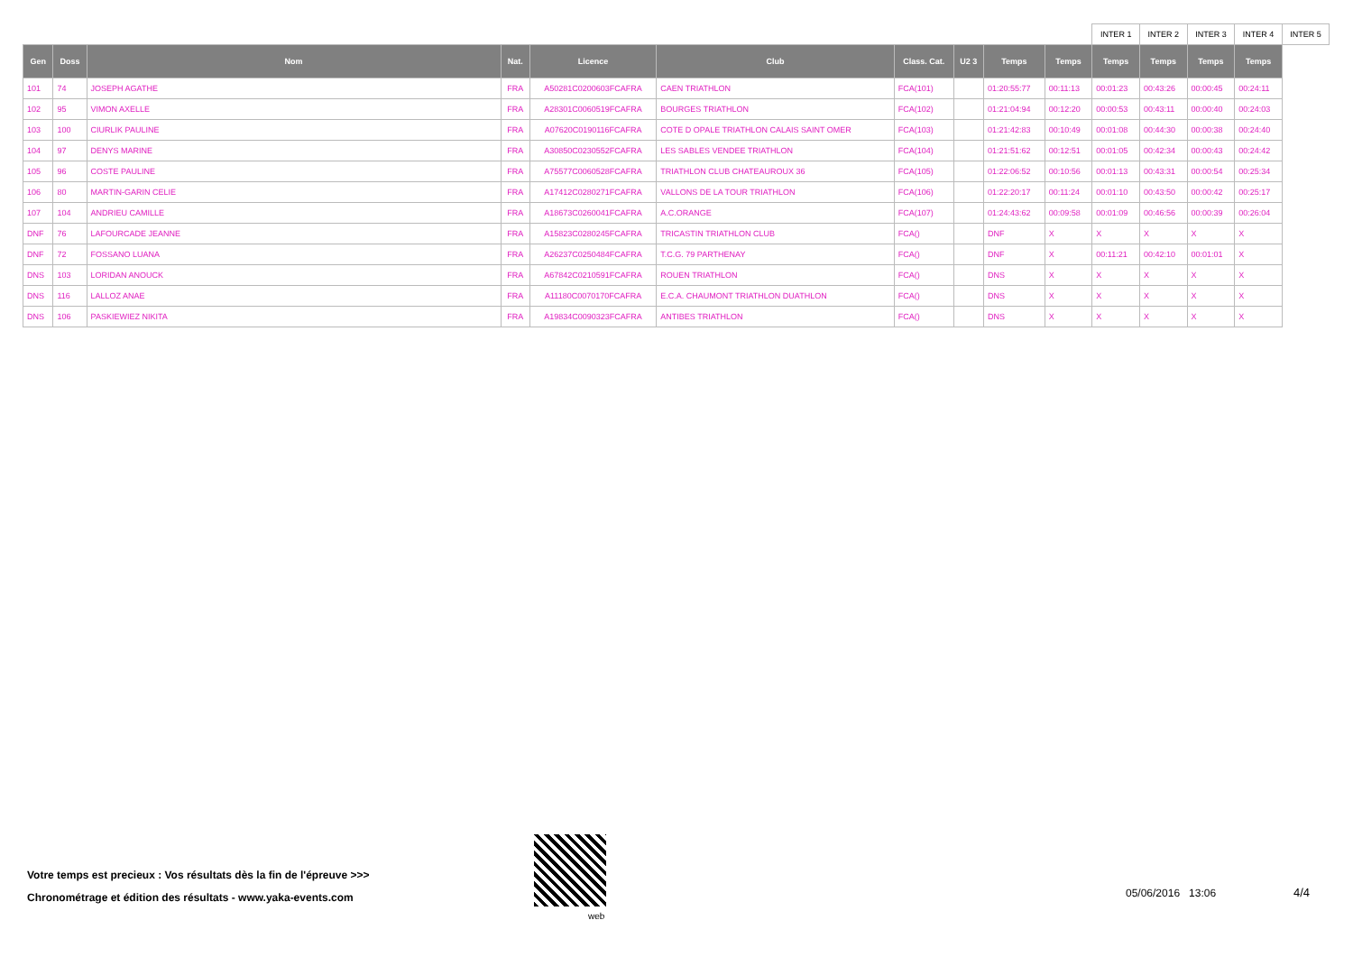| | | | | | | | | | | INTER 1 | INTER 2 | INTER 3 | INTER 4 | INTER 5 |
| Gen | Doss | Nom | Nat. | Licence | Club | Class. Cat. | U2 3 | Temps | Temps | Temps | Temps | Temps | Temps | |
| 101 | 74 | JOSEPH AGATHE | FRA | A50281C0200603FCAFRA | CAEN TRIATHLON | FCA(101) | | 01:20:55:77 | 00:11:13 | 00:01:23 | 00:43:26 | 00:00:45 | 00:24:11 | |
| 102 | 95 | VIMON AXELLE | FRA | A28301C0060519FCAFRA | BOURGES TRIATHLON | FCA(102) | | 01:21:04:94 | 00:12:20 | 00:00:53 | 00:43:11 | 00:00:40 | 00:24:03 | |
| 103 | 100 | CIURLIK PAULINE | FRA | A07620C0190116FCAFRA | COTE D OPALE TRIATHLON CALAIS SAINT OMER | FCA(103) | | 01:21:42:83 | 00:10:49 | 00:01:08 | 00:44:30 | 00:00:38 | 00:24:40 | |
| 104 | 97 | DENYS MARINE | FRA | A30850C0230552FCAFRA | LES SABLES VENDEE TRIATHLON | FCA(104) | | 01:21:51:62 | 00:12:51 | 00:01:05 | 00:42:34 | 00:00:43 | 00:24:42 | |
| 105 | 96 | COSTE PAULINE | FRA | A75577C0060528FCAFRA | TRIATHLON CLUB CHATEAUROUX 36 | FCA(105) | | 01:22:06:52 | 00:10:56 | 00:01:13 | 00:43:31 | 00:00:54 | 00:25:34 | |
| 106 | 80 | MARTIN-GARIN CELIE | FRA | A17412C0280271FCAFRA | VALLONS DE LA TOUR TRIATHLON | FCA(106) | | 01:22:20:17 | 00:11:24 | 00:01:10 | 00:43:50 | 00:00:42 | 00:25:17 | |
| 107 | 104 | ANDRIEU CAMILLE | FRA | A18673C0260041FCAFRA | A.C.ORANGE | FCA(107) | | 01:24:43:62 | 00:09:58 | 00:01:09 | 00:46:56 | 00:00:39 | 00:26:04 | |
| DNF | 76 | LAFOURCADE JEANNE | FRA | A15823C0280245FCAFRA | TRICASTIN TRIATHLON CLUB | FCA() | | DNF | X | X | X | X | X | |
| DNF | 72 | FOSSANO LUANA | FRA | A26237C0250484FCAFRA | T.C.G. 79 PARTHENAY | FCA() | | DNF | X | 00:11:21 | 00:42:10 | 00:01:01 | X | |
| DNS | 103 | LORIDAN ANOUCK | FRA | A67842C0210591FCAFRA | ROUEN TRIATHLON | FCA() | | DNS | X | X | X | X | X | |
| DNS | 116 | LALLOZ ANAE | FRA | A11180C0070170FCAFRA | E.C.A. CHAUMONT TRIATHLON DUATHLON | FCA() | | DNS | X | X | X | X | X | |
| DNS | 106 | PASKIEWIEZ NIKITA | FRA | A19834C0090323FCAFRA | ANTIBES TRIATHLON | FCA() | | DNS | X | X | X | X | X | |
Votre temps est precieux : Vos résultats dès la fin de l'épreuve >>>
Chronométrage et édition des résultats - www.yaka-events.com
web
05/06/2016 13:06 4/4